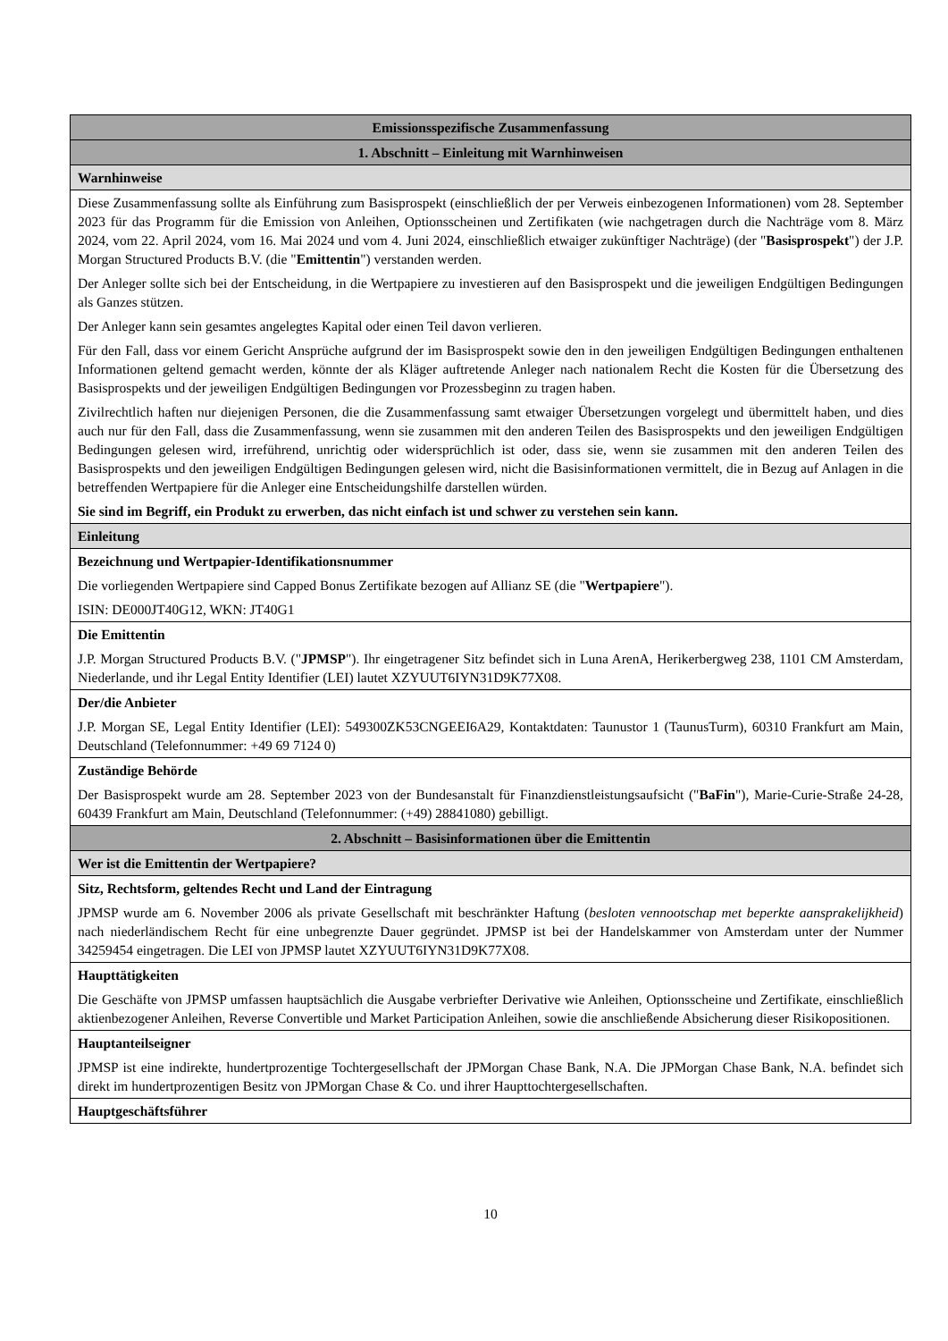| Emissionsspezifische Zusammenfassung |
| --- |
| 1. Abschnitt – Einleitung mit Warnhinweisen |
| Warnhinweise |
| Diese Zusammenfassung sollte als Einführung zum Basisprospekt (einschließlich der per Verweis einbezogenen Informationen) vom 28. September 2023 für das Programm für die Emission von Anleihen, Optionsscheinen und Zertifikaten (wie nachgetragen durch die Nachträge vom 8. März 2024, vom 22. April 2024, vom 16. Mai 2024 und vom 4. Juni 2024, einschließlich etwaiger zukünftiger Nachträge) (der " Basisprospekt ") der J.P. Morgan Structured Products B.V. (die " Emittentin ") verstanden werden. Der Anleger sollte sich bei der Entscheidung, in die Wertpapiere zu investieren auf den Basisprospekt und die jeweiligen Endgültigen Bedingungen als Ganzes stützen. Der Anleger kann sein gesamtes angelegtes Kapital oder einen Teil davon verlieren. Für den Fall, dass vor einem Gericht Ansprüche aufgrund der im Basisprospekt sowie den in den jeweiligen Endgültigen Bedingungen enthaltenen Informationen geltend gemacht werden, könnte der als Kläger auftretende Anleger nach nationalem Recht die Kosten für die Übersetzung des Basisprospekts und der jeweiligen Endgültigen Bedingungen vor Prozessbeginn zu tragen haben. Zivilrechtlich haften nur diejenigen Personen, die die Zusammenfassung samt etwaiger Übersetzungen vorgelegt und übermittelt haben, und dies auch nur für den Fall, dass die Zusammenfassung, wenn sie zusammen mit den anderen Teilen des Basisprospekts und den jeweiligen Endgültigen Bedingungen gelesen wird, irreführend, unrichtig oder widersprüchlich ist oder, dass sie, wenn sie zusammen mit den anderen Teilen des Basisprospekts und den jeweiligen Endgültigen Bedingungen gelesen wird, nicht die Basisinformationen vermittelt, die in Bezug auf Anlagen in die betreffenden Wertpapiere für die Anleger eine Entscheidungshilfe darstellen würden. Sie sind im Begriff, ein Produkt zu erwerben, das nicht einfach ist und schwer zu verstehen sein kann. |
| Einleitung |
| Bezeichnung und Wertpapier-Identifikationsnummer Die vorliegenden Wertpapiere sind Capped Bonus Zertifikate bezogen auf Allianz SE (die " Wertpapiere "). ISIN: DE000JT40G12, WKN: JT40G1 |
| Die Emittentin J.P. Morgan Structured Products B.V. (" JPMSP "). Ihr eingetragener Sitz befindet sich in Luna ArenA, Herikerbergweg 238, 1101 CM Amsterdam, Niederlande, und ihr Legal Entity Identifier (LEI) lautet XZYUUT6IYN31D9K77X08. |
| Der/die Anbieter J.P. Morgan SE, Legal Entity Identifier (LEI): 549300ZK53CNGEEI6A29, Kontaktdaten: Taunustor 1 (TaunusTurm), 60310 Frankfurt am Main, Deutschland (Telefonnummer: +49 69 7124 0) |
| Zuständige Behörde Der Basisprospekt wurde am 28. September 2023 von der Bundesanstalt für Finanzdienstleistungsaufsicht (" BaFin "), Marie-Curie-Straße 24-28, 60439 Frankfurt am Main, Deutschland (Telefonnummer: (+49) 28841080) gebilligt. |
| 2. Abschnitt – Basisinformationen über die Emittentin |
| Wer ist die Emittentin der Wertpapiere? |
| Sitz, Rechtsform, geltendes Recht und Land der Eintragung JPMSP wurde am 6. November 2006 als private Gesellschaft mit beschränkter Haftung ( besloten vennootschap met beperkte aansprakelijkheid ) nach niederländischem Recht für eine unbegrenzte Dauer gegründet. JPMSP ist bei der Handelskammer von Amsterdam unter der Nummer 34259454 eingetragen. Die LEI von JPMSP lautet XZYUUT6IYN31D9K77X08. |
| Haupttätigkeiten Die Geschäfte von JPMSP umfassen hauptsächlich die Ausgabe verbriefter Derivative wie Anleihen, Optionsscheine und Zertifikate, einschließlich aktienbezogener Anleihen, Reverse Convertible und Market Participation Anleihen, sowie die anschließende Absicherung dieser Risikopositionen. |
| Hauptanteilseigner JPMSP ist eine indirekte, hundertprozentige Tochtergesellschaft der JPMorgan Chase Bank, N.A. Die JPMorgan Chase Bank, N.A. befindet sich direkt im hundertprozentigen Besitz von JPMorgan Chase & Co. und ihrer Haupttochtergesellschaften. |
| Hauptgeschäftsführer |
10